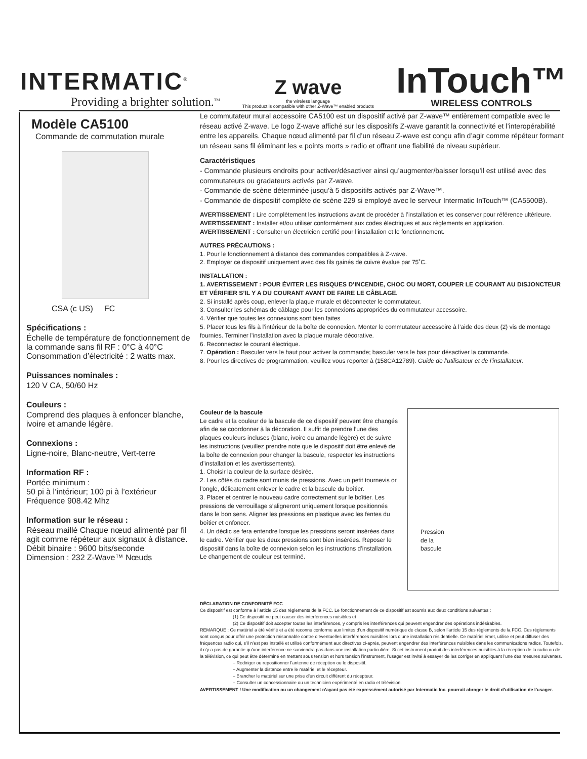INTERMATIC<sup>®</sup>
Providing a brighter solution.<sup>TM</sup>
Z wave
the wireless language
This product is compatible with other Z-Wave™ enabled products
InTouch™
WIRELESS CONTROLS
Modèle CA5100
Commande de commutation murale
CSA (c US) FC
Spécifications :
Échelle de température de fonctionnement de la commande sans fil RF : 0°C à 40°C
Consommation d’électricité : 2 watts max.
Puissances nominales :
120 V CA, 50/60 Hz
Couleurs :
Comprend des plaques à enfoncer blanche, ivoire et amande légère.
Connexions :
Ligne-noire, Blanc-neutre, Vert-terre
Information RF :
Portée minimum :
50 pi à l’intérieur; 100 pi à l’extérieur
Fréquence 908.42 Mhz
Information sur le réseau :
Réseau maillé Chaque nœud alimenté par fil agit comme répéteur aux signaux à distance.
Débit binaire : 9600 bits/seconde
Dimension : 232 Z-Wave™ Nœuds
Le commutateur mural accessoire CA5100 est un dispositif activé par Z-wave™ entièrement compatible avec le réseau activé Z-wave. Le logo Z-wave affiché sur les dispositifs Z-wave garantit la connectivité et l’interopérabilité entre les appareils. Chaque nœud alimenté par fil d’un réseau Z-wave est conçu afin d’agir comme répéteur formant un réseau sans fil éliminant les « points morts » radio et offrant une fiabilité de niveau supérieur.
Caractéristiques
- Commande plusieurs endroits pour activer/désactiver ainsi qu’augmenter/baisser lorsqu’il est utilisé avec des commutateurs ou gradateurs activés par Z-wave.
- Commande de scène déterminée jusqu’à 5 dispositifs activés par Z-Wave™.
- Commande de dispositif complète de scène 229 si employé avec le serveur Intermatic InTouch™ (CA5500B).
AVERTISSEMENT : Lire complètement les instructions avant de procéder à l’installation et les conserver pour référence ultérieure.
AVERTISSEMENT : Installer et/ou utiliser conformément aux codes électriques et aux règlements en application.
AVERTISSEMENT : Consulter un électricien certifié pour l’installation et le fonctionnement.
AUTRES PRÉCAUTIONS :
1. Pour le fonctionnement à distance des commandes compatibles à Z-wave.
2. Employer ce dispositif uniquement avec des fils gainés de cuivre évalue par 75˚C.
INSTALLATION :
1. AVERTISSEMENT : POUR ÉVITER LES RISQUES D’INCENDIE, CHOC OU MORT, COUPER LE COURANT AU DISJONCTEUR ET VÉRIFIER S’IL Y A DU COURANT AVANT DE FAIRE LE CÂBLAGE.
2. Si installé après coup, enlever la plaque murale et déconnecter le commutateur.
3. Consulter les schémas de câblage pour les connexions appropriées du commutateur accessoire.
4. Vérifier que toutes les connexions sont bien faites
5. Placer tous les fils à l’intérieur de la boîte de connexion. Monter le commutateur accessoire à l’aide des deux (2) vis de montage fournies. Terminer l’installation avec la plaque murale décorative.
6. Reconnectez le courant électrique.
7. Opération : Basculer vers le haut pour activer la commande; basculer vers le bas pour désactiver la commande.
8. Pour les directives de programmation, veuillez vous reporter à (158CA12789). Guide de l’utilisateur et de l’installateur.
Couleur de la bascule
Le cadre et la couleur de la bascule de ce dispositif peuvent être changés afin de se coordonner à la décoration. Il suffit de prendre l’une des plaques couleurs incluses (blanc, ivoire ou amande légère) et de suivre les instructions (veuillez prendre note que le dispositif doit être enlevé de la boîte de connexion pour changer la bascule, respecter les instructions d’installation et les avertissements).
1. Choisir la couleur de la surface désirée.
2. Les côtés du cadre sont munis de pressions. Avec un petit tournevis or l’ongle, délicatement enlever le cadre et la bascule du boîtier.
3. Placer et centrer le nouveau cadre correctement sur le boîtier. Les pressions de verrouillage s’aligneront uniquement lorsque positionnés dans le bon sens. Aligner les pressions en plastique avec les fentes du boîtier et enfoncer.
4. Un déclic se fera entendre lorsque les pressions seront insérées dans le cadre. Vérifier que les deux pressions sont bien insérées. Reposer le dispositif dans la boîte de connexion selon les instructions d’installation. Le changement de couleur est terminé.
Pression
de la
bascule
DÉCLARATION DE CONFORMITÉ FCC
Ce dispositif est conforme à l’article 15 des règlements de la FCC. Le fonctionnement de ce dispositif est soumis aux deux conditions suivantes :
(1) Ce dispositif ne peut causer des interférences nuisibles et
(2) Ce dispositif doit accepter toutes les interférences, y compris les interférences qui peuvent engendrer des opérations indésirables.
REMARQUE : Ce matériel a été vérifié et a été reconnu conforme aux limites d’un dispositif numérique de classe B, selon l’article 15 des règlements de la FCC. Ces règlements sont conçus pour offrir une protection raisonnable contre d’éventuelles interférences nuisibles lors d’une installation résidentielle. Ce matériel émet, utilise et peut diffuser des fréquences radio qui, s’il n’est pas installé et utilisé conformément aux directives ci-après, peuvent engendrer des interférences nuisibles dans les communications radios. Toutefois, il n’y a pas de garantie qu’une interférence ne surviendra pas dans une installation particulière. Si cet instrument produit des interférences nuisibles à la réception de la radio ou de la télévision, ce qui peut être déterminé en mettant sous tension et hors tension l’instrument, l’usager est invité à essayer de les corriger en appliquant l’une des mesures suivantes.
– Rediriger ou repositionner l’antenne de réception ou le dispositif.
– Augmenter la distance entre le matériel et le récepteur.
– Brancher le matériel sur une prise d’un circuit différent du récepteur.
– Consulter un concessionnaire ou un technicien expérimenté en radio et télévision.
AVERTISSEMENT ! Une modification ou un changement n’ayant pas été expressément autorisé par Intermatic Inc. pourrait abroger le droit d’utilisation de l’usager.